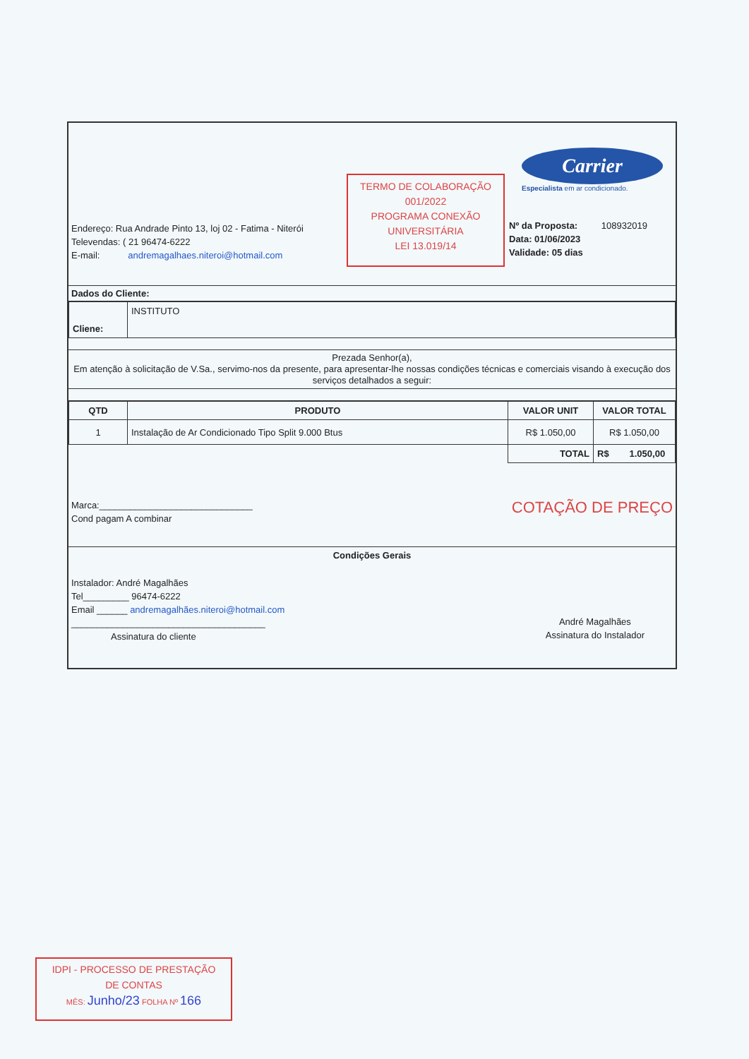Endereço: Rua Andrade Pinto 13, loj 02 - Fatima - Niterói
Televendas: ( 21 96474-6222
E-mail: andremagalhaes.niteroi@hotmail.com
TERMO DE COLABORAÇÃO
001/2022
PROGRAMA CONEXÃO
UNIVERSITÁRIA
LEI 13.019/14
Carrier
Especialista em ar condicionado.
Nº da Proposta: 108932019
Data: 01/06/2023
Validade: 05 dias
Dados do Cliente:
| Cliene: | INSTITUTO |
Prezada Senhor(a),
Em atenção à solicitação de V.Sa., servimo-nos da presente, para apresentar-lhe nossas condições técnicas e comerciais visando à execução dos serviços detalhados a seguir:
| QTD | PRODUTO | VALOR UNIT | VALOR TOTAL |
| --- | --- | --- | --- |
| 1 | Instalação de Ar Condicionado Tipo Split 9.000 Btus | R$ 1.050,00 | R$ 1.050,00 |
| | | TOTAL | R$ 1.050,00 |
Marca:______________________________
Cond pagam A combinar
COTAÇÃO DE PREÇO
Condições Gerais
Instalador: André Magalhães
Tel_________ 96474-6222
Email ______ andremagalhães.niteroi@hotmail.com
______________________________________
Assinatura do cliente
André Magalhães
Assinatura do Instalador
IDPI - PROCESSO DE PRESTAÇÃO
DE CONTAS
MÊS: Junho/23 FOLHA Nº 166